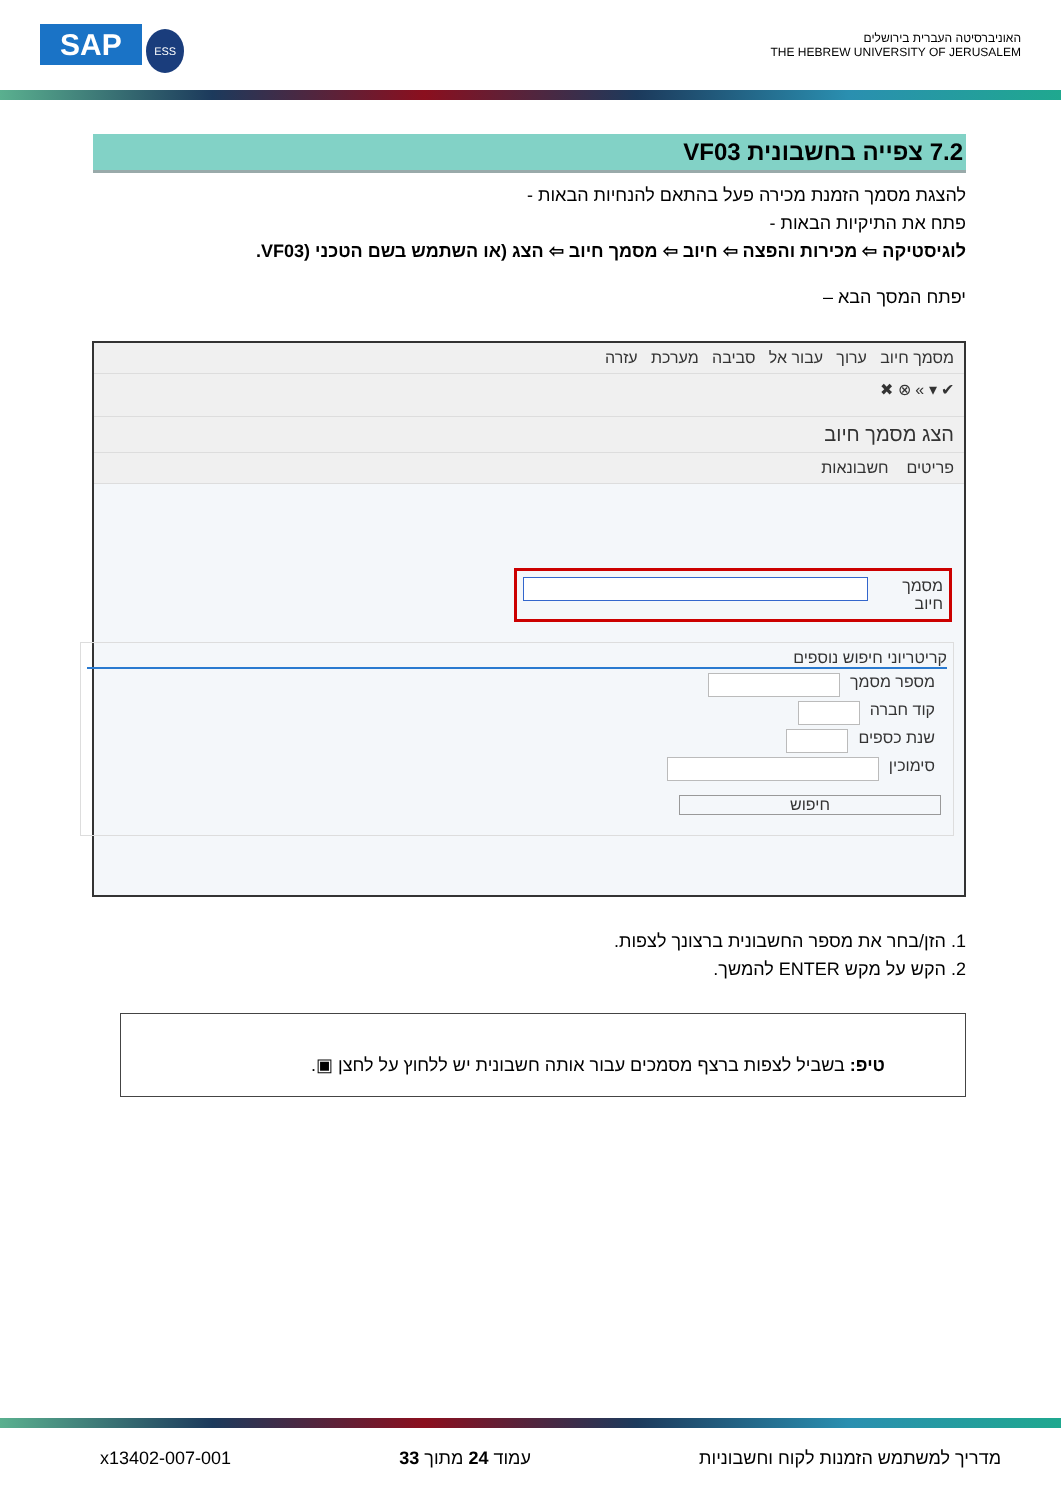SAP ESS
האוניברסיטה העברית בירושלים
THE HEBREW UNIVERSITY OF JERUSALEM
7.2 צפייה בחשבונית VF03
להצגת מסמך הזמנת מכירה פעל בהתאם להנחיות הבאות -
פתח את התיקיות הבאות -
לוגיסטיקה ⇦ מכירות והפצה ⇦ חיוב ⇦ מסמך חיוב ⇦ הצג (או השתמש בשם הטכני (VF03.
יפתח המסך הבא –
מסמך חיוב ערוך עבור אל סביבה מערכת עזרה
✔ ▾ » ⊗ ✖
הצג מסמך חיוב
פריטים חשבונאות
מסמך חיוב
קריטריוני חיפוש נוספים
מספר מסמך
קוד חברה
שנת כספים
סימוכין
חיפוש
1. הזן/בחר את מספר החשבונית ברצונך לצפות.
2. הקש על מקש ENTER להמשך.
טיפ: בשביל לצפות ברצף מסמכים עבור אותה חשבונית יש ללחוץ על לחצן ▣.
מדריך למשתמש הזמנות לקוח וחשבוניות עמוד 24 מתוך 33 x13402-007-001